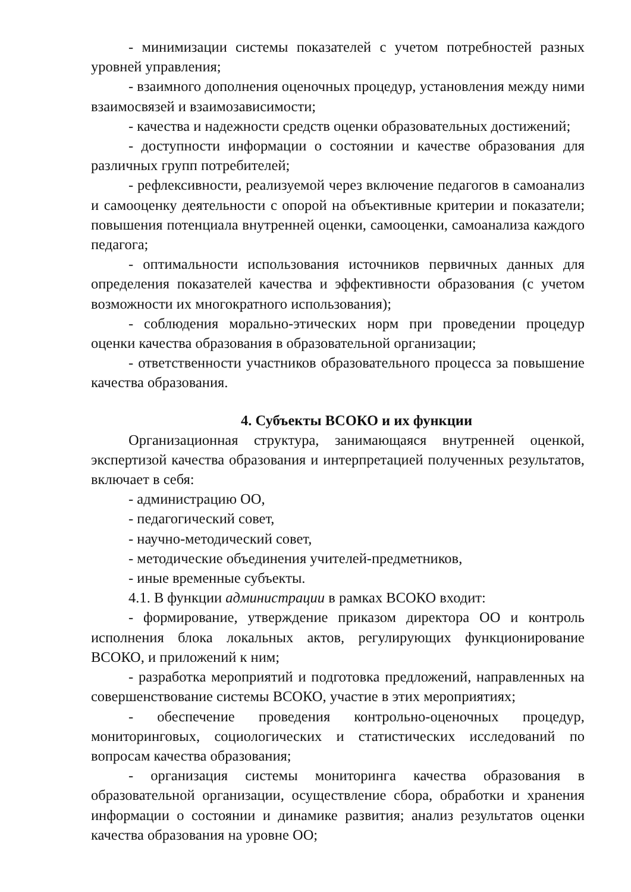- минимизации системы показателей с учетом потребностей разных уровней управления;
- взаимного дополнения оценочных процедур, установления между ними взаимосвязей и взаимозависимости;
- качества и надежности средств оценки образовательных достижений;
- доступности информации о состоянии и качестве образования для различных групп потребителей;
- рефлексивности, реализуемой через включение педагогов в самоанализ и самооценку деятельности с опорой на объективные критерии и показатели; повышения потенциала внутренней оценки, самооценки, самоанализа каждого педагога;
- оптимальности использования источников первичных данных для определения показателей качества и эффективности образования (с учетом возможности их многократного использования);
- соблюдения морально-этических норм при проведении процедур оценки качества образования в образовательной организации;
- ответственности участников образовательного процесса за повышение качества образования.
4. Субъекты ВСОКО и их функции
Организационная структура, занимающаяся внутренней оценкой, экспертизой качества образования и интерпретацией полученных результатов, включает в себя:
- администрацию ОО,
- педагогический совет,
- научно-методический совет,
- методические объединения учителей-предметников,
- иные временные субъекты.
4.1. В функции администрации в рамках ВСОКО входит:
- формирование, утверждение приказом директора ОО и контроль исполнения блока локальных актов, регулирующих функционирование ВСОКО, и приложений к ним;
- разработка мероприятий и подготовка предложений, направленных на совершенствование системы ВСОКО, участие в этих мероприятиях;
- обеспечение проведения контрольно-оценочных процедур, мониторинговых, социологических и статистических исследований по вопросам качества образования;
- организация системы мониторинга качества образования в образовательной организации, осуществление сбора, обработки и хранения информации о состоянии и динамике развития; анализ результатов оценки качества образования на уровне ОО;